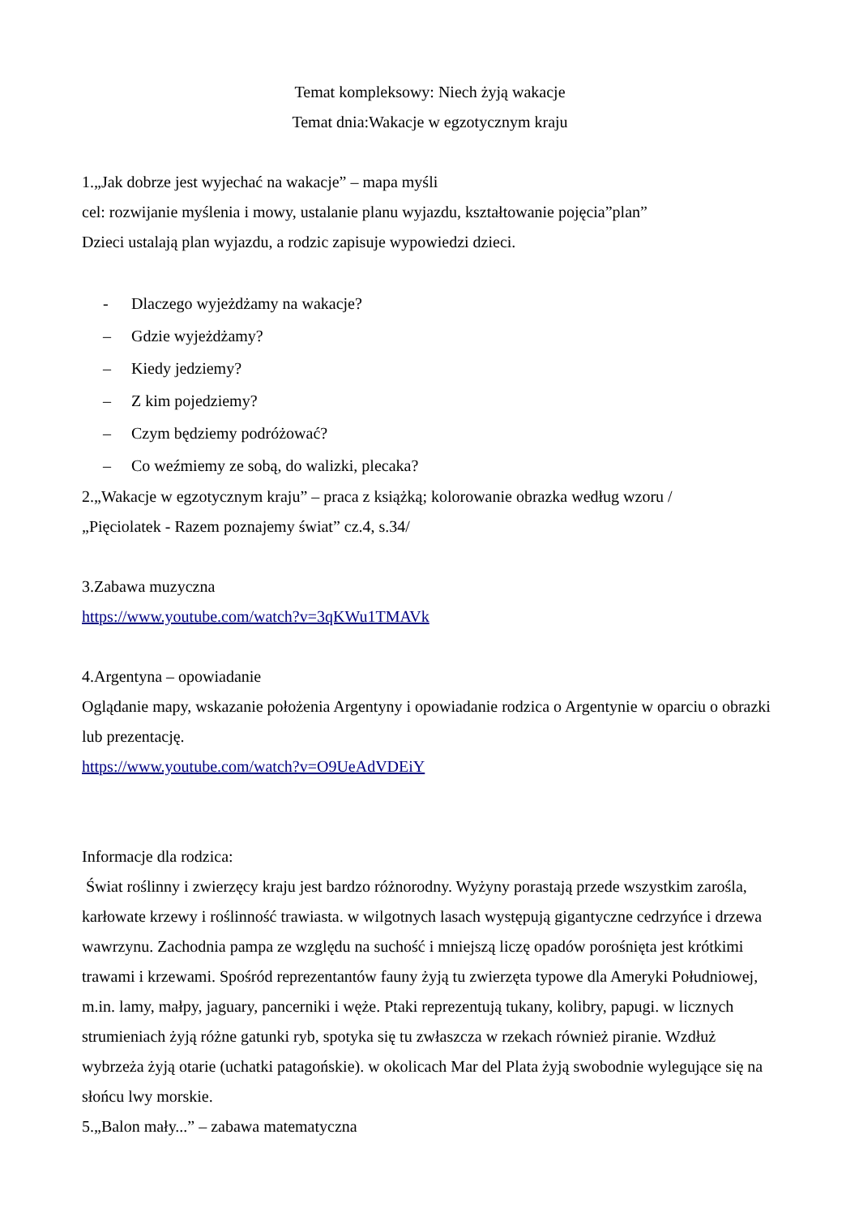Temat kompleksowy: Niech żyją wakacje
Temat dnia:Wakacje w egzotycznym kraju
1.„Jak dobrze jest wyjechać na wakacje” – mapa myśli
cel: rozwijanie myślenia i mowy, ustalanie planu wyjazdu, kształtowanie pojęcia”plan”
Dzieci ustalają plan wyjazdu, a rodzic zapisuje wypowiedzi dzieci.
- Dlaczego wyjeżdżamy na wakacje?
– Gdzie wyjeżdżamy?
– Kiedy jedziemy?
– Z kim pojedziemy?
– Czym będziemy podróżować?
– Co weźmiemy ze sobą, do walizki, plecaka?
2.„Wakacje w egzotycznym kraju” – praca z książką; kolorowanie obrazka według wzoru /
„Pięciolatek - Razem poznajemy świat” cz.4, s.34/
3.Zabawa muzyczna
https://www.youtube.com/watch?v=3qKWu1TMAVk
4.Argentyna – opowiadanie
Oglądanie mapy, wskazanie położenia Argentyny i opowiadanie rodzica o Argentynie w oparciu o obrazki lub prezentację.
https://www.youtube.com/watch?v=O9UeAdVDEiY
Informacje dla rodzica:
Świat roślinny i zwierzęcy kraju jest bardzo różnorodny. Wyżyny porastają przede wszystkim zarośla, karłowate krzewy i roślinność trawiasta. w wilgotnych lasach występują gigantyczne cedrzyńce i drzewa wawrzynu. Zachodnia pampa ze względu na suchość i mniejszą liczę opadów porośnięta jest krótkimi trawami i krzewami. Spośród reprezentantów fauny żyją tu zwierzęta typowe dla Ameryki Południowej, m.in. lamy, małpy, jaguary, pancerniki i węże. Ptaki reprezentują tukany, kolibry, papugi. w licznych strumieniach żyją różne gatunki ryb, spotyka się tu zwłaszcza w rzekach również piranie. Wzdłuż wybrzeża żyją otarie (uchatki patagońskie). w okolicach Mar del Plata żyją swobodnie wylegujące się na słońcu lwy morskie.
5.„Balon mały...” – zabawa matematyczna